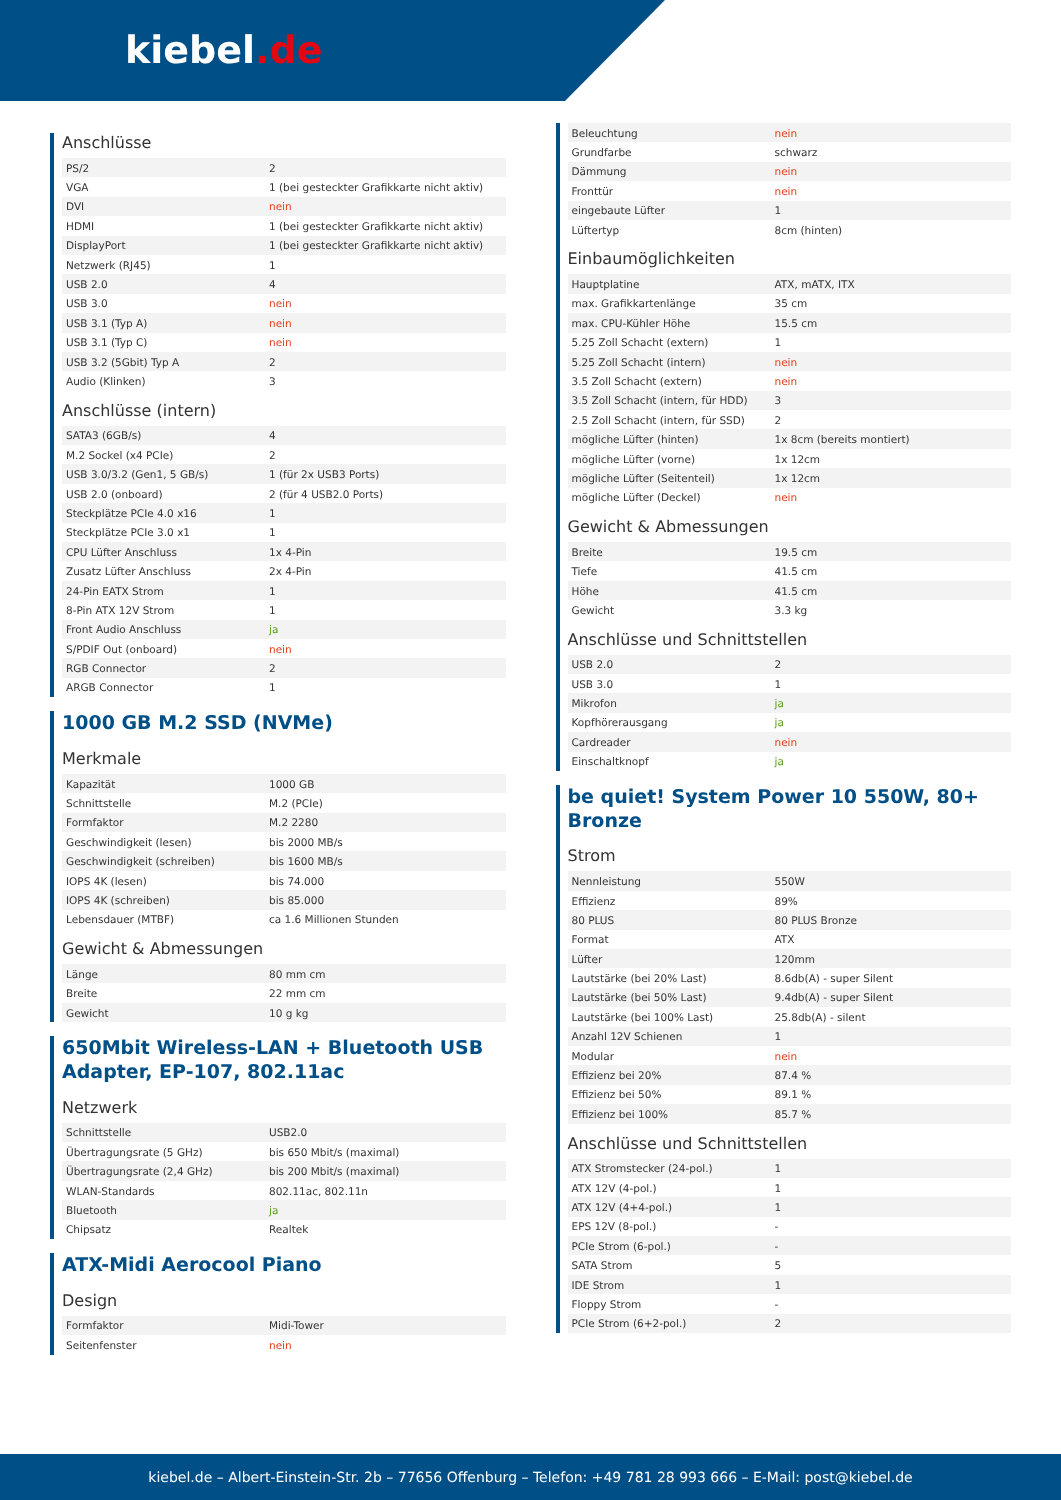kiebel.de
Anschlüsse
| PS/2 | 2 |
| VGA | 1 (bei gesteckter Grafikkarte nicht aktiv) |
| DVI | nein |
| HDMI | 1 (bei gesteckter Grafikkarte nicht aktiv) |
| DisplayPort | 1 (bei gesteckter Grafikkarte nicht aktiv) |
| Netzwerk (RJ45) | 1 |
| USB 2.0 | 4 |
| USB 3.0 | nein |
| USB 3.1 (Typ A) | nein |
| USB 3.1 (Typ C) | nein |
| USB 3.2 (5Gbit) Typ A | 2 |
| Audio (Klinken) | 3 |
Anschlüsse (intern)
| SATA3 (6GB/s) | 4 |
| M.2 Sockel (x4 PCIe) | 2 |
| USB 3.0/3.2 (Gen1, 5 GB/s) | 1 (für 2x USB3 Ports) |
| USB 2.0 (onboard) | 2 (für 4 USB2.0 Ports) |
| Steckplätze PCIe 4.0 x16 | 1 |
| Steckplätze PCIe 3.0 x1 | 1 |
| CPU Lüfter Anschluss | 1x 4-Pin |
| Zusatz Lüfter Anschluss | 2x 4-Pin |
| 24-Pin EATX Strom | 1 |
| 8-Pin ATX 12V Strom | 1 |
| Front Audio Anschluss | ja |
| S/PDIF Out (onboard) | nein |
| RGB Connector | 2 |
| ARGB Connector | 1 |
1000 GB M.2 SSD (NVMe)
Merkmale
| Kapazität | 1000 GB |
| Schnittstelle | M.2 (PCIe) |
| Formfaktor | M.2 2280 |
| Geschwindigkeit (lesen) | bis 2000 MB/s |
| Geschwindigkeit (schreiben) | bis 1600 MB/s |
| IOPS 4K (lesen) | bis 74.000 |
| IOPS 4K (schreiben) | bis 85.000 |
| Lebensdauer (MTBF) | ca 1.6 Millionen Stunden |
Gewicht & Abmessungen
| Länge | 80 mm cm |
| Breite | 22 mm cm |
| Gewicht | 10 g kg |
650Mbit Wireless-LAN + Bluetooth USB Adapter, EP-107, 802.11ac
Netzwerk
| Schnittstelle | USB2.0 |
| Übertragungsrate (5 GHz) | bis 650 Mbit/s (maximal) |
| Übertragungsrate (2,4 GHz) | bis 200 Mbit/s (maximal) |
| WLAN-Standards | 802.11ac, 802.11n |
| Bluetooth | ja |
| Chipsatz | Realtek |
ATX-Midi Aerocool Piano
Design
| Formfaktor | Midi-Tower |
| Seitenfenster | nein |
| Beleuchtung | nein |
| Grundfarbe | schwarz |
| Dämmung | nein |
| Fronttür | nein |
| eingebaute Lüfter | 1 |
| Lüftertyp | 8cm (hinten) |
Einbaumöglichkeiten
| Hauptplatine | ATX, mATX, ITX |
| max. Grafikkartenlänge | 35 cm |
| max. CPU-Kühler Höhe | 15.5 cm |
| 5.25 Zoll Schacht (extern) | 1 |
| 5.25 Zoll Schacht (intern) | nein |
| 3.5 Zoll Schacht (extern) | nein |
| 3.5 Zoll Schacht (intern, für HDD) | 3 |
| 2.5 Zoll Schacht (intern, für SSD) | 2 |
| mögliche Lüfter (hinten) | 1x 8cm (bereits montiert) |
| mögliche Lüfter (vorne) | 1x 12cm |
| mögliche Lüfter (Seitenteil) | 1x 12cm |
| mögliche Lüfter (Deckel) | nein |
Gewicht & Abmessungen
| Breite | 19.5 cm |
| Tiefe | 41.5 cm |
| Höhe | 41.5 cm |
| Gewicht | 3.3 kg |
Anschlüsse und Schnittstellen
| USB 2.0 | 2 |
| USB 3.0 | 1 |
| Mikrofon | ja |
| Kopfhörerausgang | ja |
| Cardreader | nein |
| Einschaltknopf | ja |
be quiet! System Power 10 550W, 80+ Bronze
Strom
| Nennleistung | 550W |
| Effizienz | 89% |
| 80 PLUS | 80 PLUS Bronze |
| Format | ATX |
| Lüfter | 120mm |
| Lautstärke (bei 20% Last) | 8.6db(A) - super Silent |
| Lautstärke (bei 50% Last) | 9.4db(A) - super Silent |
| Lautstärke (bei 100% Last) | 25.8db(A) - silent |
| Anzahl 12V Schienen | 1 |
| Modular | nein |
| Effizienz bei 20% | 87.4 % |
| Effizienz bei 50% | 89.1 % |
| Effizienz bei 100% | 85.7 % |
Anschlüsse und Schnittstellen
| ATX Stromstecker (24-pol.) | 1 |
| ATX 12V (4-pol.) | 1 |
| ATX 12V (4+4-pol.) | 1 |
| EPS 12V (8-pol.) | - |
| PCIe Strom (6-pol.) | - |
| SATA Strom | 5 |
| IDE Strom | 1 |
| Floppy Strom | - |
| PCIe Strom (6+2-pol.) | 2 |
kiebel.de – Albert-Einstein-Str. 2b – 77656 Offenburg – Telefon: +49 781 28 993 666 – E-Mail: post@kiebel.de